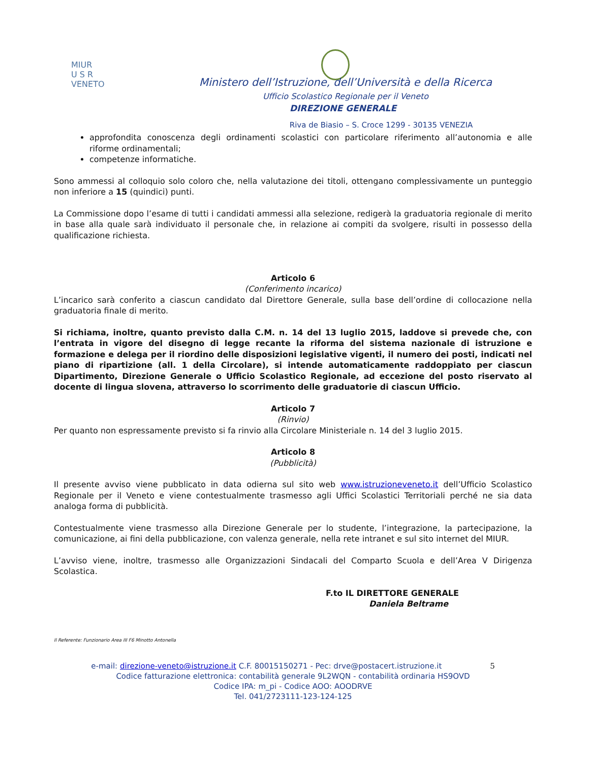MIUR
U S R
VENETO
Ministero dell’Istruzione, dell’Università e della Ricerca
Ufficio Scolastico Regionale per il Veneto
DIREZIONE GENERALE
Riva de Biasio – S. Croce 1299 - 30135 VENEZIA
approfondita conoscenza degli ordinamenti scolastici con particolare riferimento all’autonomia e alle riforme ordinamentali;
competenze informatiche.
Sono ammessi al colloquio solo coloro che, nella valutazione dei titoli, ottengano complessivamente un punteggio non inferiore a 15 (quindici) punti.
La Commissione dopo l’esame di tutti i candidati ammessi alla selezione, redigerà la graduatoria regionale di merito in base alla quale sarà individuato il personale che, in relazione ai compiti da svolgere, risulti in possesso della qualificazione richiesta.
Articolo 6
(Conferimento incarico)
L’incarico sarà conferito a ciascun candidato dal Direttore Generale, sulla base dell’ordine di collocazione nella graduatoria finale di merito.
Si richiama, inoltre, quanto previsto dalla C.M. n. 14 del 13 luglio 2015, laddove si prevede che, con l’entrata in vigore del disegno di legge recante la riforma del sistema nazionale di istruzione e formazione e delega per il riordino delle disposizioni legislative vigenti, il numero dei posti, indicati nel piano di ripartizione (all. 1 della Circolare), si intende automaticamente raddoppiato per ciascun Dipartimento, Direzione Generale o Ufficio Scolastico Regionale, ad eccezione del posto riservato al docente di lingua slovena, attraverso lo scorrimento delle graduatorie di ciascun Ufficio.
Articolo 7
(Rinvio)
Per quanto non espressamente previsto si fa rinvio alla Circolare Ministeriale n. 14 del 3 luglio 2015.
Articolo 8
(Pubblicità)
Il presente avviso viene pubblicato in data odierna sul sito web www.istruzioneveneto.it dell’Ufficio Scolastico Regionale per il Veneto e viene contestualmente trasmesso agli Uffici Scolastici Territoriali perché ne sia data analoga forma di pubblicità.
Contestualmente viene trasmesso alla Direzione Generale per lo studente, l’integrazione, la partecipazione, la comunicazione, ai fini della pubblicazione, con valenza generale, nella rete intranet e sul sito internet del MIUR.
L’avviso viene, inoltre, trasmesso alle Organizzazioni Sindacali del Comparto Scuola e dell’Area V Dirigenza Scolastica.
F.to IL DIRETTORE GENERALE
Daniela Beltrame
Il Referente: Funzionario Area III F6 Minotto Antonella
e-mail: direzione-veneto@istruzione.it C.F. 80015150271 - Pec: drve@postacert.istruzione.it 5
Codice fatturazione elettronica: contabilità generale 9L2WQN - contabilità ordinaria HS9OVD
Codice IPA: m_pi - Codice AOO: AOODRVE
Tel. 041/2723111-123-124-125